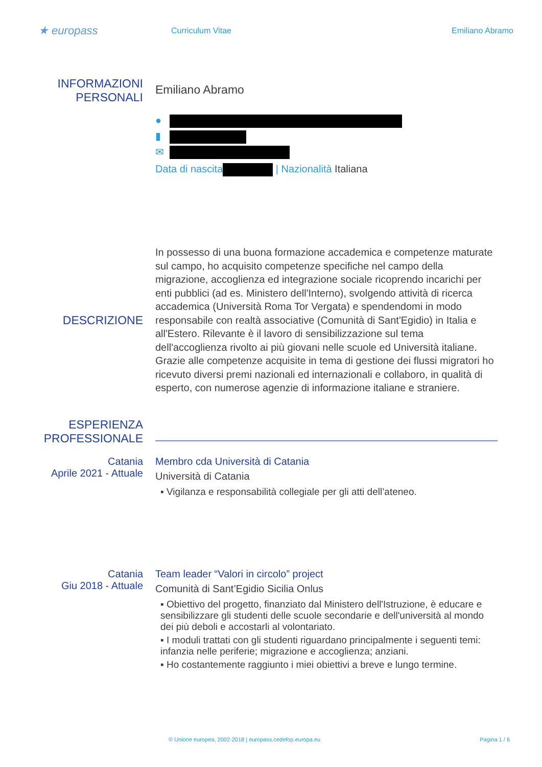★ europass
Curriculum Vitae
Emiliano Abramo
INFORMAZIONI PERSONALI
Emiliano Abramo
●
▮
✉
Data di nascita | Nazionalità Italiana
DESCRIZIONE
In possesso di una buona formazione accademica e competenze maturate sul campo, ho acquisito competenze specifiche nel campo della migrazione, accoglienza ed integrazione sociale ricoprendo incarichi per enti pubblici (ad es. Ministero dell'Interno), svolgendo attività di ricerca accademica (Università Roma Tor Vergata) e spendendomi in modo responsabile con realtà associative (Comunità di Sant'Egidio) in Italia e all'Estero. Rilevante è il lavoro di sensibilizzazione sul tema dell'accoglienza rivolto ai più giovani nelle scuole ed Università italiane.
Grazie alle competenze acquisite in tema di gestione dei flussi migratori ho ricevuto diversi premi nazionali ed internazionali e collaboro, in qualità di esperto, con numerose agenzie di informazione italiane e straniere.
ESPERIENZA PROFESSIONALE
Catania
Aprile 2021 - Attuale
Membro cda Università di Catania
Università di Catania
▪ Vigilanza e responsabilità collegiale per gli atti dell’ateneo.
Catania
Giu 2018 - Attuale
Team leader “Valori in circolo” project
Comunità di Sant’Egidio Sicilia Onlus
▪ Obiettivo del progetto, finanziato dal Ministero dell'Istruzione, è educare e sensibilizzare gli studenti delle scuole secondarie e dell'università al mondo dei più deboli e accostarli al volontariato.
▪ I moduli trattati con gli studenti riguardano principalmente i seguenti temi: infanzia nelle periferie; migrazione e accoglienza; anziani.
▪ Ho costantemente raggiunto i miei obiettivi a breve e lungo termine.
© Unione europea, 2002-2018 | europass.cedefop.europa.eu Pagina 1 / 6